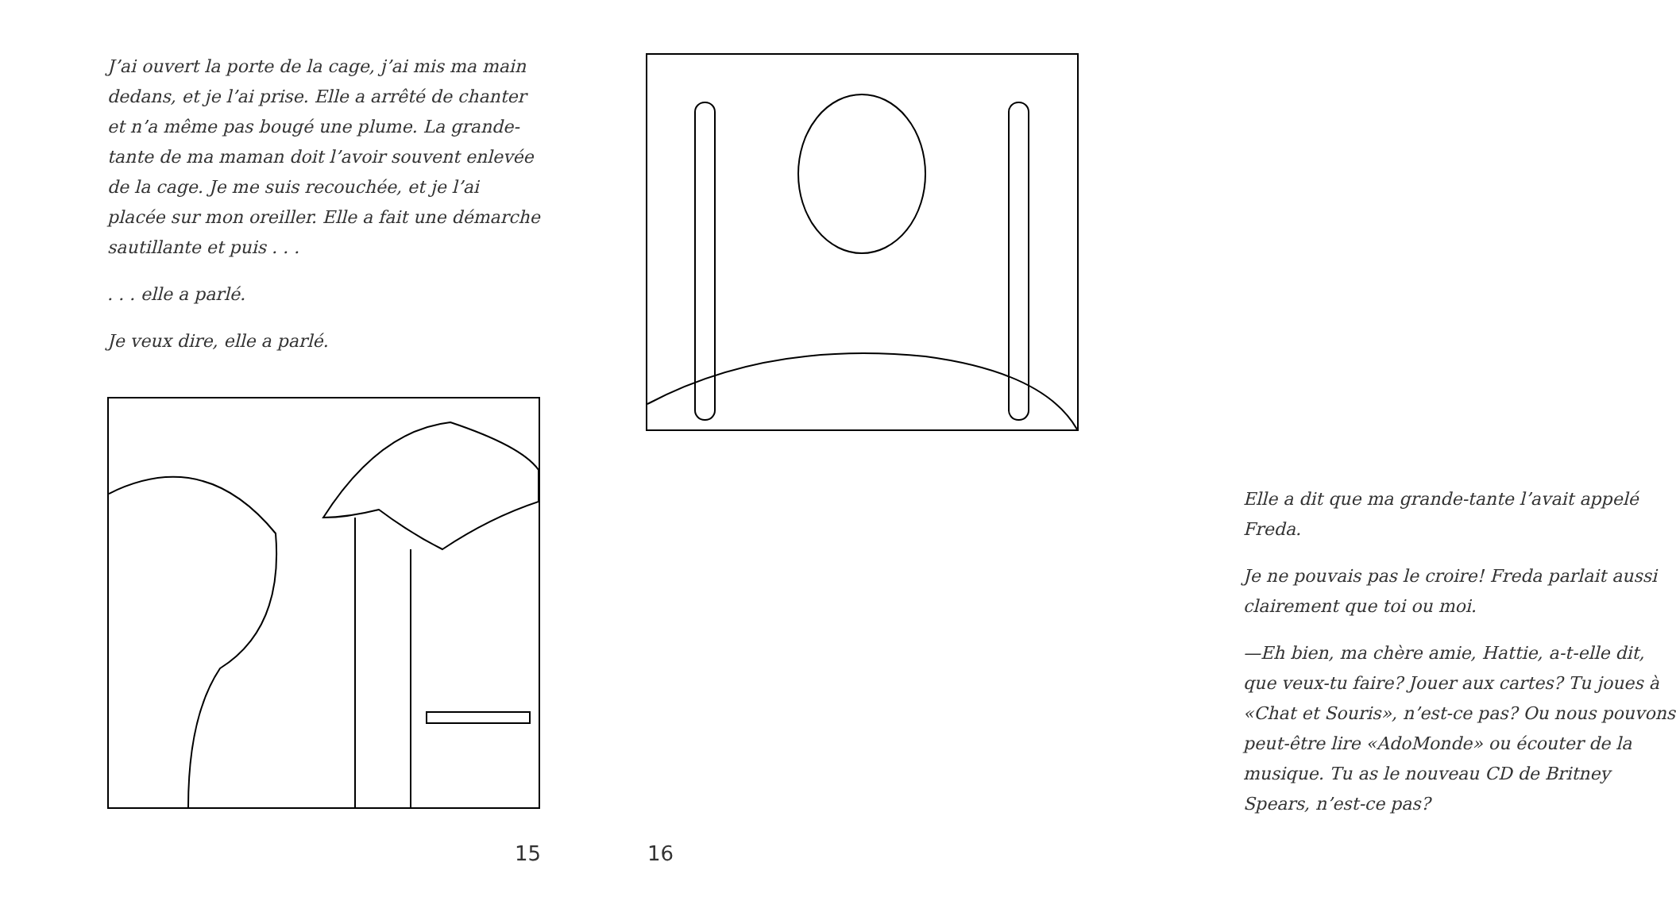J’ai ouvert la porte de la cage, j’ai mis ma main dedans, et je l’ai prise. Elle a arrêté de chanter et n’a même pas bougé une plume. La grande-tante de ma maman doit l’avoir souvent enlevée de la cage. Je me suis recouchée, et je l’ai placée sur mon oreiller. Elle a fait une démarche sautillante et puis . . .
. . . elle a parlé.
Je veux dire, elle a parlé.
15
Elle a dit que ma grande-tante l’avait appelé Freda.
Je ne pouvais pas le croire! Freda parlait aussi clairement que toi ou moi.
—Eh bien, ma chère amie, Hattie, a-t-elle dit, que veux-tu faire? Jouer aux cartes? Tu joues à «Chat et Souris», n’est-ce pas? Ou nous pouvons peut-être lire «AdoMonde» ou écouter de la musique. Tu as le nouveau CD de Britney Spears, n’est-ce pas?
16